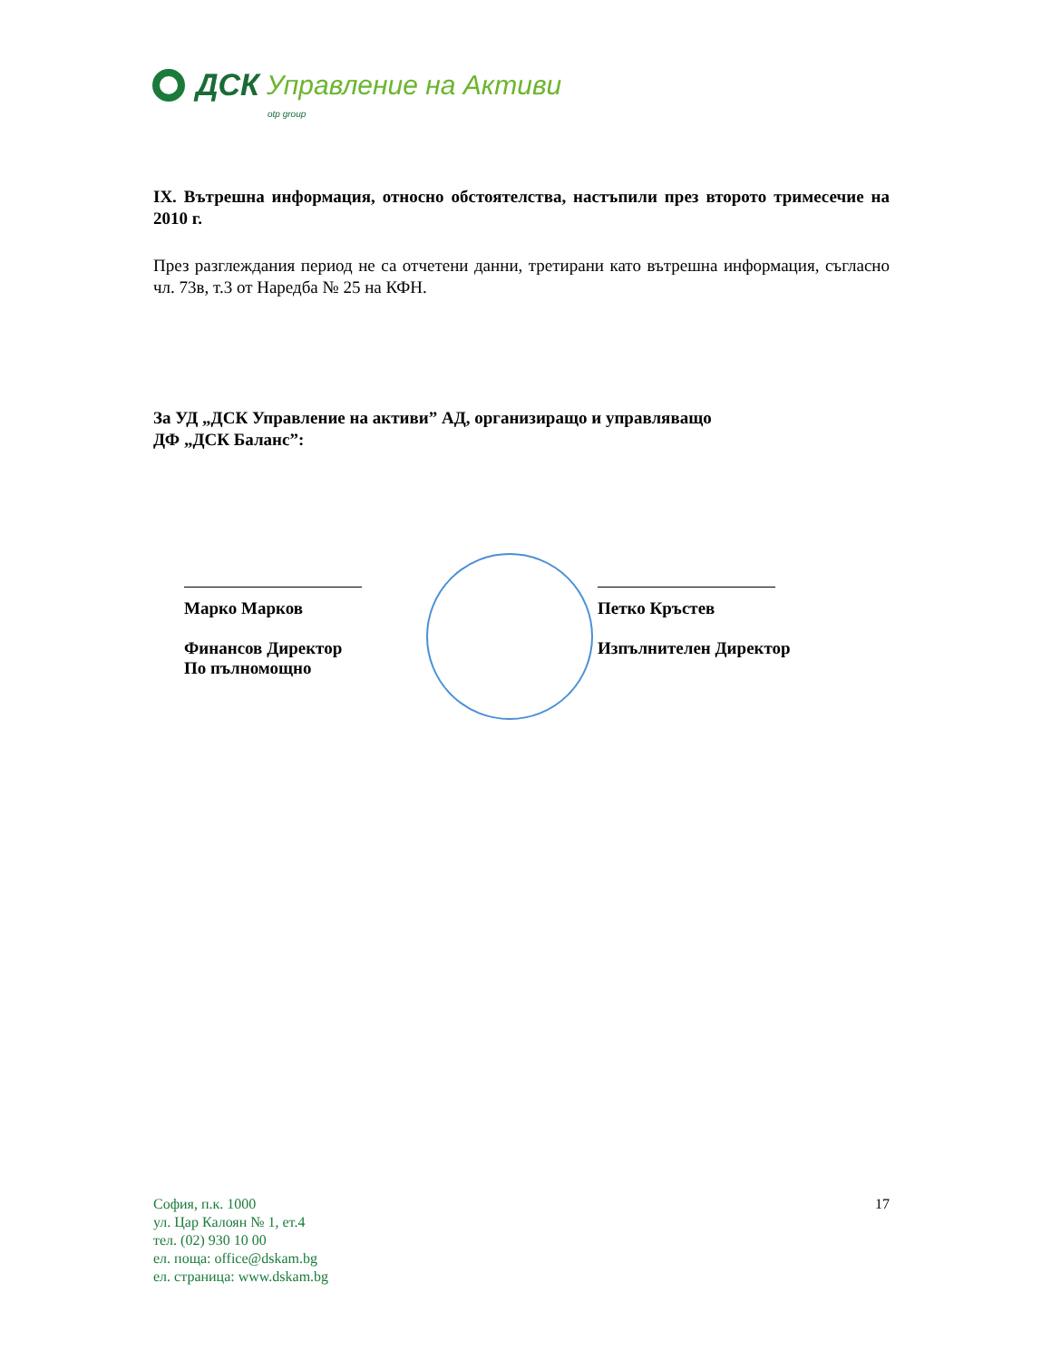ДСК Управление на Активи
otp group
IX. Вътрешна информация, относно обстоятелства, настъпили през второто тримесечие на 2010 г.
През разглеждания период не са отчетени данни, третирани като вътрешна информация, съгласно чл. 73в, т.3 от Наредба № 25 на КФН.
За УД „ДСК Управление на активи” АД, организиращо и управляващо
ДФ „ДСК Баланс”:
Марко Марков
Финансов Директор
По пълномощно
Петко Кръстев
Изпълнителен Директор
София, п.к. 1000
ул. Цар Калоян № 1, ет.4
тел. (02) 930 10 00
ел. поща: office@dskam.bg
ел. страница: www.dskam.bg
17